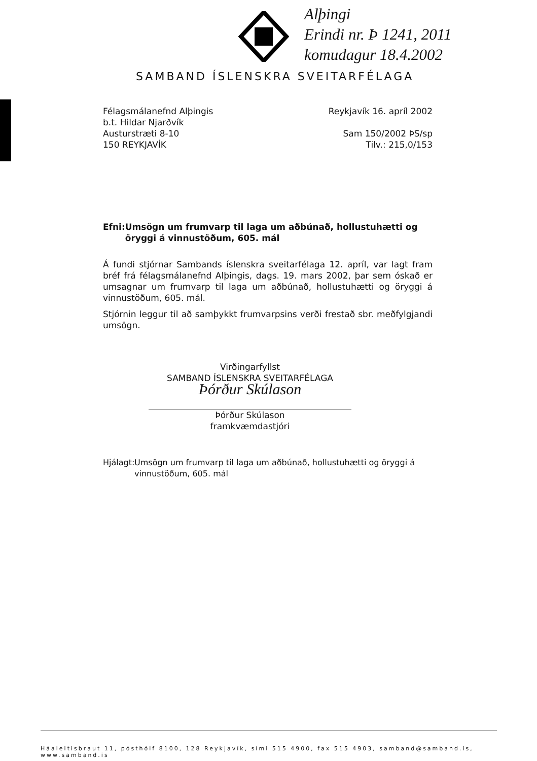Alþingi
Erindi nr. Þ 1241, 2011
komudagur 18.4.2002
SAMBAND ÍSLENSKRA SVEITARFÉLAGA
Félagsmálanefnd Alþingis
b.t. Hildar Njarðvík
Austurstræti 8-10
150 REYKJAVÍK
Reykjavík 16. apríl 2002
Sam 150/2002 ÞS/sp
Tilv.: 215,0/153
Efni: Umsögn um frumvarp til laga um aðbúnað, hollustuhætti og öryggi á vinnustöðum, 605. mál
Á fundi stjórnar Sambands íslenskra sveitarfélaga 12. apríl, var lagt fram bréf frá félagsmálanefnd Alþingis, dags. 19. mars 2002, þar sem óskað er umsagnar um frumvarp til laga um aðbúnað, hollustuhætti og öryggi á vinnustöðum, 605. mál.
Stjórnin leggur til að samþykkt frumvarpsins verði frestað sbr. meðfylgjandi umsögn.
Virðingarfyllst
SAMBAND ÍSLENSKRA SVEITARFÉLAGA
Þórður Skúlason
Þórður Skúlason
framkvæmdastjóri
Hjálagt:
Umsögn um frumvarp til laga um aðbúnað, hollustuhætti og öryggi á vinnustöðum, 605. mál
Háaleitisbraut 11, pósthólf 8100, 128 Reykjavík, sími 515 4900, fax 515 4903, samband@samband.is, www.samband.is